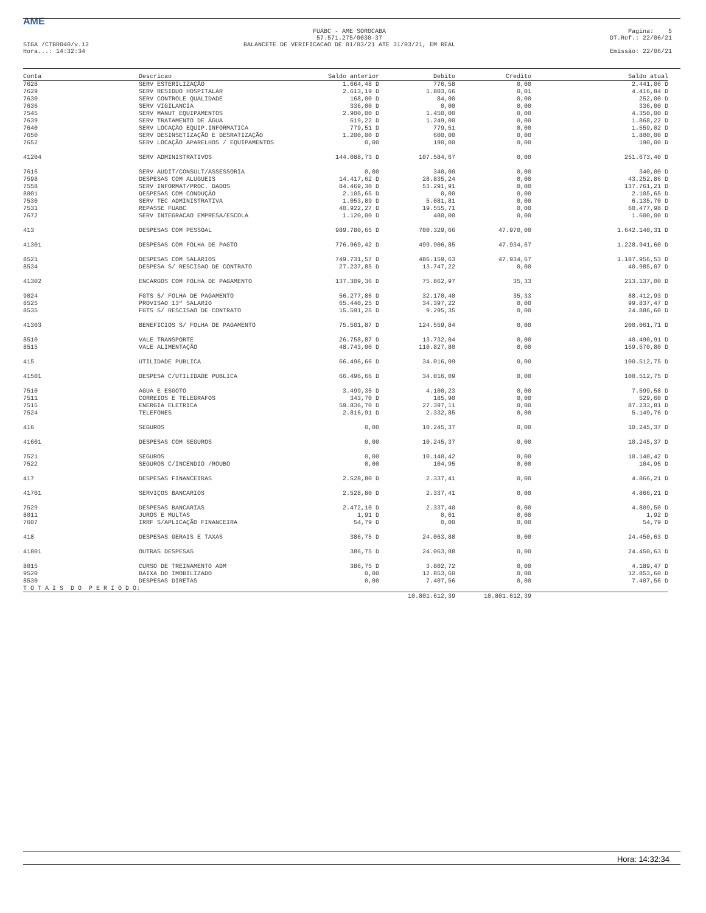AME
SIGA /CTBR040/v.12
Hora...: 14:32:34
FUABC - AME SOROCABA
57.571.275/0030-37
BALANCETE DE VERIFICACAO DE 01/03/21 ATE 31/03/21, EM REAL
Pagina: 5
DT.Ref.: 22/06/21
Emissão: 22/06/21
| Conta | Descricao | Saldo anterior | Debito | Credito | Saldo atual |
| --- | --- | --- | --- | --- | --- |
| 7628 | SERV ESTERILIZAÇÃO | 1.664,48 D | 776,58 | 0,00 | 2.441,06 D |
| 7629 | SERV RESIDUO HOSPITALAR | 2.613,19 D | 1.803,66 | 0,01 | 4.416,84 D |
| 7630 | SERV CONTROLE QUALIDADE | 168,00 D | 84,00 | 0,00 | 252,00 D |
| 7636 | SERV VIGILANCIA | 336,00 D | 0,00 | 0,00 | 336,00 D |
| 7545 | SERV MANUT EQUIPAMENTOS | 2.900,00 D | 1.450,00 | 0,00 | 4.350,00 D |
| 7639 | SERV TRATAMENTO DE ÁGUA | 619,22 D | 1.249,00 | 0,00 | 1.868,22 D |
| 7640 | SERV LOCAÇÃO EQUIP.INFORMATICA | 779,51 D | 779,51 | 0,00 | 1.559,02 D |
| 7650 | SERV DESINSETIZAÇÃO E DESRATIZAÇÃO | 1.200,00 D | 600,00 | 0,00 | 1.800,00 D |
| 7652 | SERV LOCAÇÃO APARELHOS / EQUIPAMENTOS | 0,00 | 190,00 | 0,00 | 190,00 D |
| 41204 | SERV ADMINISTRATIVOS | 144.088,73 D | 107.584,67 | 0,00 | 251.673,40 D |
| 7616 | SERV AUDIT/CONSULT/ASSESSORIA | 0,00 | 340,00 | 0,00 | 340,00 D |
| 7598 | DESPESAS COM ALUGUEIS | 14.417,62 D | 28.835,24 | 0,00 | 43.252,86 D |
| 7558 | SERV INFORMAT/PROC. DADOS | 84.469,30 D | 53.291,91 | 0,00 | 137.761,21 D |
| 8001 | DESPESAS COM CONDUÇÃO | 2.105,65 D | 0,00 | 0,00 | 2.105,65 D |
| 7530 | SERV TEC ADMINISTRATIVA | 1.053,89 D | 5.081,81 | 0,00 | 6.135,70 D |
| 7531 | REPASSE FUABC | 40.922,27 D | 19.555,71 | 0,00 | 60.477,98 D |
| 7672 | SERV INTEGRACAO EMPRESA/ESCOLA | 1.120,00 D | 480,00 | 0,00 | 1.600,00 D |
| 413 | DESPESAS COM PESSOAL | 989.780,65 D | 700.329,66 | 47.970,00 | 1.642.140,31 D |
| 41301 | DESPESAS COM FOLHA DE PAGTO | 776.969,42 D | 499.906,85 | 47.934,67 | 1.228.941,60 D |
| 8521 | DESPESAS COM SALARIOS | 749.731,57 D | 486.159,63 | 47.934,67 | 1.187.956,53 D |
| 8534 | DESPESA S/ RESCISAO DE CONTRATO | 27.237,85 D | 13.747,22 | 0,00 | 40.985,07 D |
| 41302 | ENCARGOS COM FOLHA DE PAGAMENTO | 137.309,36 D | 75.862,97 | 35,33 | 213.137,00 D |
| 9024 | FGTS S/ FOLHA DE PAGAMENTO | 56.277,86 D | 32.170,40 | 35,33 | 88.412,93 D |
| 8525 | PROVISAO 13º SALARIO | 65.440,25 D | 34.397,22 | 0,00 | 99.837,47 D |
| 8535 | FGTS S/ RESCISAO DE CONTRATO | 15.591,25 D | 9.295,35 | 0,00 | 24.886,60 D |
| 41303 | BENEFICIOS S/ FOLHA DE PAGAMENTO | 75.501,87 D | 124.559,84 | 0,00 | 200.061,71 D |
| 8510 | VALE TRANSPORTE | 26.758,87 D | 13.732,04 | 0,00 | 40.490,91 D |
| 8515 | VALE ALIMENTAÇÃO | 48.743,00 D | 110.827,80 | 0,00 | 159.570,80 D |
| 415 | UTILIDADE PUBLICA | 66.496,66 D | 34.016,09 | 0,00 | 100.512,75 D |
| 41501 | DESPESA C/UTILIDADE PUBLICA | 66.496,66 D | 34.016,09 | 0,00 | 100.512,75 D |
| 7510 | AGUA E ESGOTO | 3.499,35 D | 4.100,23 | 0,00 | 7.599,58 D |
| 7511 | CORREIOS E TELEGRAFOS | 343,70 D | 185,90 | 0,00 | 529,60 D |
| 7515 | ENERGIA ELETRICA | 59.836,70 D | 27.397,11 | 0,00 | 87.233,81 D |
| 7524 | TELEFONES | 2.816,91 D | 2.332,85 | 0,00 | 5.149,76 D |
| 416 | SEGUROS | 0,00 | 10.245,37 | 0,00 | 10.245,37 D |
| 41601 | DESPESAS COM SEGUROS | 0,00 | 10.245,37 | 0,00 | 10.245,37 D |
| 7521 | SEGUROS | 0,00 | 10.140,42 | 0,00 | 10.140,42 D |
| 7522 | SEGUROS C/INCENDIO /ROUBO | 0,00 | 104,95 | 0,00 | 104,95 D |
| 417 | DESPESAS FINANCEIRAS | 2.528,80 D | 2.337,41 | 0,00 | 4.866,21 D |
| 41701 | SERVIÇOS BANCARIOS | 2.528,80 D | 2.337,41 | 0,00 | 4.866,21 D |
| 7529 | DESPESAS BANCARIAS | 2.472,10 D | 2.337,40 | 0,00 | 4.809,50 D |
| 8011 | JUROS E MULTAS | 1,91 D | 0,01 | 0,00 | 1,92 D |
| 7607 | IRRF S/APLICAÇÃO FINANCEIRA | 54,79 D | 0,00 | 0,00 | 54,79 D |
| 418 | DESPESAS GERAIS E TAXAS | 386,75 D | 24.063,88 | 0,00 | 24.450,63 D |
| 41801 | OUTRAS DESPESAS | 386,75 D | 24.063,88 | 0,00 | 24.450,63 D |
| 8015 | CURSO DE TREINAMENTO ADM | 386,75 D | 3.802,72 | 0,00 | 4.189,47 D |
| 9520 | BAIXA DO IMOBILIZADO | 0,00 | 12.853,60 | 0,00 | 12.853,60 D |
| 8530 | DESPESAS DIRETAS | 0,00 | 7.407,56 | 0,00 | 7.407,56 D |
| T O T A I S D O P E R I O D O: | | | | | |
| | | | 10.801.612,39 | 10.801.612,39 | |
Hora: 14:32:34